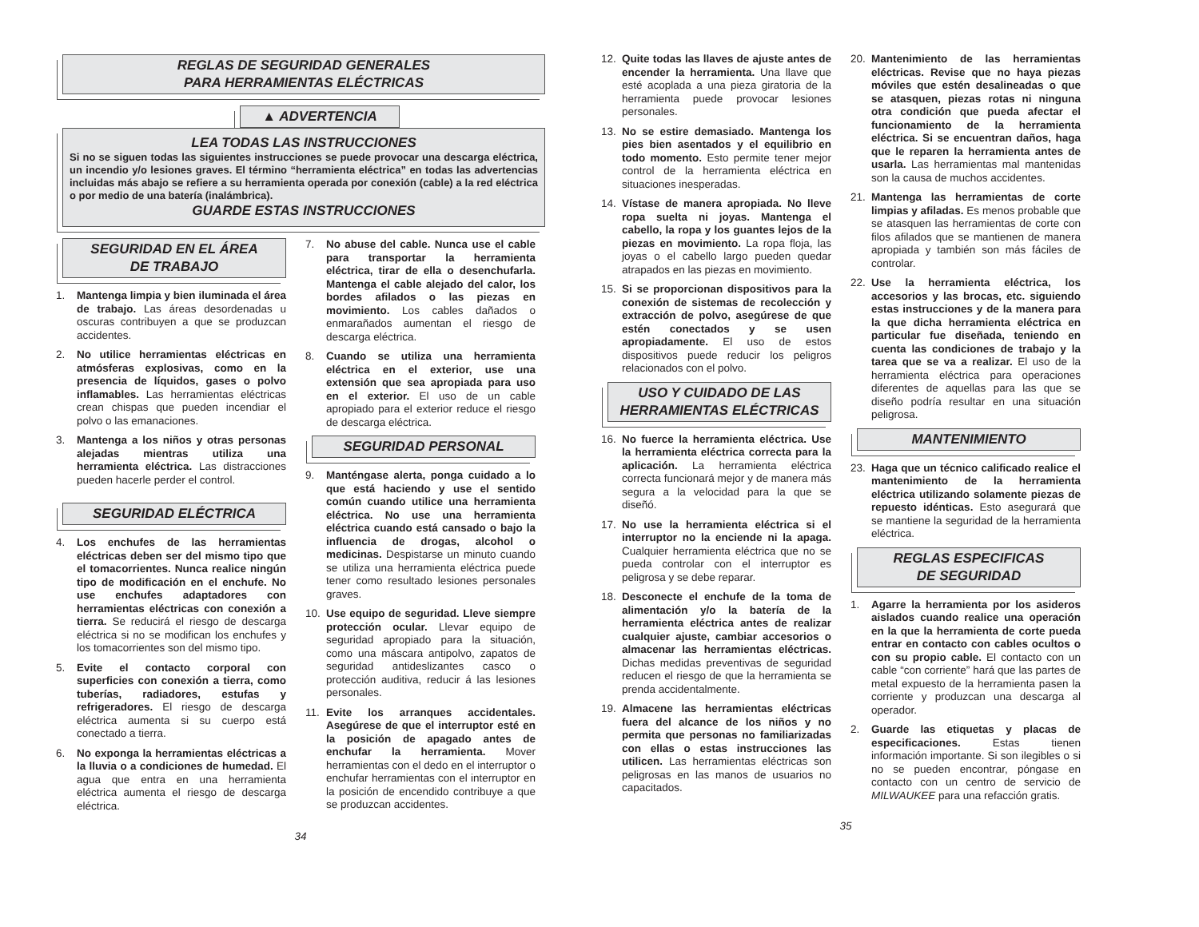REGLAS DE SEGURIDAD GENERALES
PARA HERRAMIENTAS ELÉCTRICAS
▲ ADVERTENCIA
LEA TODAS LAS INSTRUCCIONES
Si no se siguen todas las siguientes instrucciones se puede provocar una descarga eléctrica, un incendio y/o lesiones graves. El término “herramienta eléctrica” en todas las advertencias incluidas más abajo se refiere a su herramienta operada por conexión (cable) a la red eléctrica o por medio de una batería (inalámbrica).
GUARDE ESTAS INSTRUCCIONES
SEGURIDAD EN EL ÁREA
DE TRABAJO
1. Mantenga limpia y bien iluminada el área de trabajo. Las áreas desordenadas u oscuras contribuyen a que se produzcan accidentes.
2. No utilice herramientas eléctricas en atmósferas explosivas, como en la presencia de líquidos, gases o polvo inflamables. Las herramientas eléctricas crean chispas que pueden incendiar el polvo o las emanaciones.
3. Mantenga a los niños y otras personas alejadas mientras utiliza una herramienta eléctrica. Las distracciones pueden hacerle perder el control.
SEGURIDAD ELÉCTRICA
4. Los enchufes de las herramientas eléctricas deben ser del mismo tipo que el tomacorrientes. Nunca realice ningún tipo de modificación en el enchufe. No use enchufes adaptadores con herramientas eléctricas con conexión a tierra. Se reducirá el riesgo de descarga eléctrica si no se modifican los enchufes y los tomacorrientes son del mismo tipo.
5. Evite el contacto corporal con superficies con conexión a tierra, como tuberías, radiadores, estufas y refrigeradores. El riesgo de descarga eléctrica aumenta si su cuerpo está conectado a tierra.
6. No exponga la herramientas eléctricas a la lluvia o a condiciones de humedad. El agua que entra en una herramienta eléctrica aumenta el riesgo de descarga eléctrica.
7. No abuse del cable. Nunca use el cable para transportar la herramienta eléctrica, tirar de ella o desenchufarla. Mantenga el cable alejado del calor, los bordes afilados o las piezas en movimiento. Los cables dañados o enmarañados aumentan el riesgo de descarga eléctrica.
8. Cuando se utiliza una herramienta eléctrica en el exterior, use una extensión que sea apropiada para uso en el exterior. El uso de un cable apropiado para el exterior reduce el riesgo de descarga eléctrica.
SEGURIDAD PERSONAL
9. Manténgase alerta, ponga cuidado a lo que está haciendo y use el sentido común cuando utilice una herramienta eléctrica. No use una herramienta eléctrica cuando está cansado o bajo la influencia de drogas, alcohol o medicinas. Despistarse un minuto cuando se utiliza una herramienta eléctrica puede tener como resultado lesiones personales graves.
10. Use equipo de seguridad. Lleve siempre protección ocular. Llevar equipo de seguridad apropiado para la situación, como una máscara antipolvo, zapatos de seguridad antideslizantes casco o protección auditiva, reducir á las lesiones personales.
11. Evite los arranques accidentales. Asegúrese de que el interruptor esté en la posición de apagado antes de enchufar la herramienta. Mover herramientas con el dedo en el interruptor o enchufar herramientas con el interruptor en la posición de encendido contribuye a que se produzcan accidentes.
34
12. Quite todas las llaves de ajuste antes de encender la herramienta. Una llave que esté acoplada a una pieza giratoria de la herramienta puede provocar lesiones personales.
13. No se estire demasiado. Mantenga los pies bien asentados y el equilibrio en todo momento. Esto permite tener mejor control de la herramienta eléctrica en situaciones inesperadas.
14. Vístase de manera apropiada. No lleve ropa suelta ni joyas. Mantenga el cabello, la ropa y los guantes lejos de la piezas en movimiento. La ropa floja, las joyas o el cabello largo pueden quedar atrapados en las piezas en movimiento.
15. Si se proporcionan dispositivos para la conexión de sistemas de recolección y extracción de polvo, asegúrese de que estén conectados y se usen apropiadamente. El uso de estos dispositivos puede reducir los peligros relacionados con el polvo.
USO Y CUIDADO DE LAS
HERRAMIENTAS ELÉCTRICAS
16. No fuerce la herramienta eléctrica. Use la herramienta eléctrica correcta para la aplicación. La herramienta eléctrica correcta funcionará mejor y de manera más segura a la velocidad para la que se diseñó.
17. No use la herramienta eléctrica si el interruptor no la enciende ni la apaga. Cualquier herramienta eléctrica que no se pueda controlar con el interruptor es peligrosa y se debe reparar.
18. Desconecte el enchufe de la toma de alimentación y/o la batería de la herramienta eléctrica antes de realizar cualquier ajuste, cambiar accesorios o almacenar las herramientas eléctricas. Dichas medidas preventivas de seguridad reducen el riesgo de que la herramienta se prenda accidentalmente.
19. Almacene las herramientas eléctricas fuera del alcance de los niños y no permita que personas no familiarizadas con ellas o estas instrucciones las utilicen. Las herramientas eléctricas son peligrosas en las manos de usuarios no capacitados.
20. Mantenimiento de las herramientas eléctricas. Revise que no haya piezas móviles que estén desalineadas o que se atasquen, piezas rotas ni ninguna otra condición que pueda afectar el funcionamiento de la herramienta eléctrica. Si se encuentran daños, haga que le reparen la herramienta antes de usarla. Las herramientas mal mantenidas son la causa de muchos accidentes.
21. Mantenga las herramientas de corte limpias y afiladas. Es menos probable que se atasquen las herramientas de corte con filos afilados que se mantienen de manera apropiada y también son más fáciles de controlar.
22. Use la herramienta eléctrica, los accesorios y las brocas, etc. siguiendo estas instrucciones y de la manera para la que dicha herramienta eléctrica en particular fue diseñada, teniendo en cuenta las condiciones de trabajo y la tarea que se va a realizar. El uso de la herramienta eléctrica para operaciones diferentes de aquellas para las que se diseño podría resultar en una situación peligrosa.
MANTENIMIENTO
23. Haga que un técnico calificado realice el mantenimiento de la herramienta eléctrica utilizando solamente piezas de repuesto idénticas. Esto asegurará que se mantiene la seguridad de la herramienta eléctrica.
REGLAS ESPECIFICAS
DE SEGURIDAD
1. Agarre la herramienta por los asideros aislados cuando realice una operación en la que la herramienta de corte pueda entrar en contacto con cables ocultos o con su propio cable. El contacto con un cable “con corriente” hará que las partes de metal expuesto de la herramienta pasen la corriente y produzcan una descarga al operador.
2. Guarde las etiquetas y placas de especificaciones. Estas tienen información importante. Si son ilegibles o si no se pueden encontrar, póngase en contacto con un centro de servicio de MILWAUKEE para una refacción gratis.
35